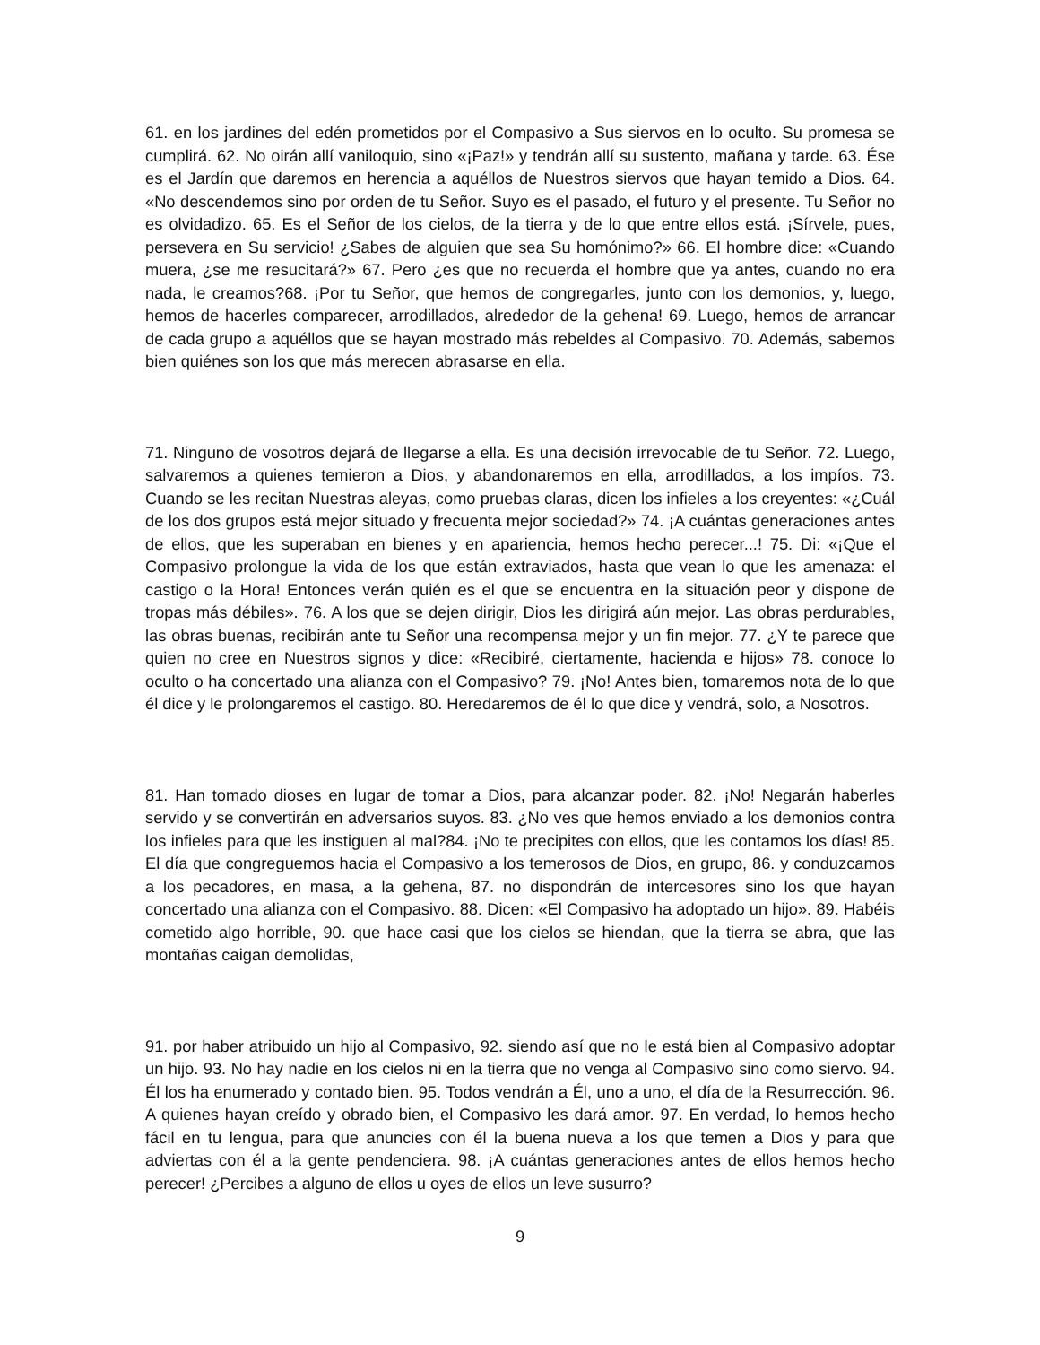61. en los jardines del edén prometidos por el Compasivo a Sus siervos en lo oculto. Su promesa se cumplirá. 62. No oirán allí vaniloquio, sino «¡Paz!» y tendrán allí su sustento, mañana y tarde. 63. Ése es el Jardín que daremos en herencia a aquéllos de Nuestros siervos que hayan temido a Dios. 64. «No descendemos sino por orden de tu Señor. Suyo es el pasado, el futuro y el presente. Tu Señor no es olvidadizo. 65. Es el Señor de los cielos, de la tierra y de lo que entre ellos está. ¡Sírvele, pues, persevera en Su servicio! ¿Sabes de alguien que sea Su homónimo?» 66. El hombre dice: «Cuando muera, ¿se me resucitará?» 67. Pero ¿es que no recuerda el hombre que ya antes, cuando no era nada, le creamos?68. ¡Por tu Señor, que hemos de congregarles, junto con los demonios, y, luego, hemos de hacerles comparecer, arrodillados, alrededor de la gehena! 69. Luego, hemos de arrancar de cada grupo a aquéllos que se hayan mostrado más rebeldes al Compasivo. 70. Además, sabemos bien quiénes son los que más merecen abrasarse en ella.
71. Ninguno de vosotros dejará de llegarse a ella. Es una decisión irrevocable de tu Señor. 72. Luego, salvaremos a quienes temieron a Dios, y abandonaremos en ella, arrodillados, a los impíos. 73. Cuando se les recitan Nuestras aleyas, como pruebas claras, dicen los infieles a los creyentes: «¿Cuál de los dos grupos está mejor situado y frecuenta mejor sociedad?» 74. ¡A cuántas generaciones antes de ellos, que les superaban en bienes y en apariencia, hemos hecho perecer...! 75. Di: «¡Que el Compasivo prolongue la vida de los que están extraviados, hasta que vean lo que les amenaza: el castigo o la Hora! Entonces verán quién es el que se encuentra en la situación peor y dispone de tropas más débiles». 76. A los que se dejen dirigir, Dios les dirigirá aún mejor. Las obras perdurables, las obras buenas, recibirán ante tu Señor una recompensa mejor y un fin mejor. 77. ¿Y te parece que quien no cree en Nuestros signos y dice: «Recibiré, ciertamente, hacienda e hijos» 78. conoce lo oculto o ha concertado una alianza con el Compasivo? 79. ¡No! Antes bien, tomaremos nota de lo que él dice y le prolongaremos el castigo. 80. Heredaremos de él lo que dice y vendrá, solo, a Nosotros.
81. Han tomado dioses en lugar de tomar a Dios, para alcanzar poder. 82. ¡No! Negarán haberles servido y se convertirán en adversarios suyos. 83. ¿No ves que hemos enviado a los demonios contra los infieles para que les instiguen al mal?84. ¡No te precipites con ellos, que les contamos los días! 85. El día que congreguemos hacia el Compasivo a los temerosos de Dios, en grupo, 86. y conduzcamos a los pecadores, en masa, a la gehena, 87. no dispondrán de intercesores sino los que hayan concertado una alianza con el Compasivo. 88. Dicen: «El Compasivo ha adoptado un hijo». 89. Habéis cometido algo horrible, 90. que hace casi que los cielos se hiendan, que la tierra se abra, que las montañas caigan demolidas,
91. por haber atribuido un hijo al Compasivo, 92. siendo así que no le está bien al Compasivo adoptar un hijo. 93. No hay nadie en los cielos ni en la tierra que no venga al Compasivo sino como siervo. 94. Él los ha enumerado y contado bien. 95. Todos vendrán a Él, uno a uno, el día de la Resurrección. 96. A quienes hayan creído y obrado bien, el Compasivo les dará amor. 97. En verdad, lo hemos hecho fácil en tu lengua, para que anuncies con él la buena nueva a los que temen a Dios y para que adviertas con él a la gente pendenciera. 98. ¡A cuántas generaciones antes de ellos hemos hecho perecer! ¿Percibes a alguno de ellos u oyes de ellos un leve susurro?
9